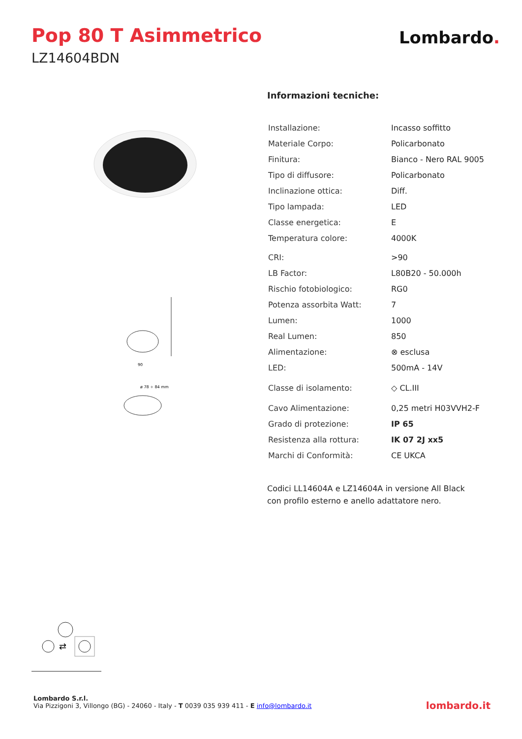Pop 80 T Asimmetrico
LZ14604BDN
Lombardo.
90
ø 78 ÷ 84 mm
Informazioni tecniche:
| Installazione: | Incasso soffitto |
| Materiale Corpo: | Policarbonato |
| Finitura: | Bianco - Nero RAL 9005 |
| Tipo di diffusore: | Policarbonato |
| Inclinazione ottica: | Diff. |
| Tipo lampada: | LED |
| Classe energetica: | E |
| Temperatura colore: | 4000K |
| CRI: | >90 |
| LB Factor: | L80B20 - 50.000h |
| Rischio fotobiologico: | RG0 |
| Potenza assorbita Watt: | 7 |
| Lumen: | 1000 |
| Real Lumen: | 850 |
| Alimentazione: | ⊗ esclusa |
| LED: | 500mA - 14V |
| Classe di isolamento: | ◇ CL.III |
| Cavo Alimentazione: | 0,25 metri H03VVH2-F |
| Grado di protezione: | IP 65 |
| Resistenza alla rottura: | IK 07 2J xx5 |
| Marchi di Conformità: | CE UKCA |
Codici LL14604A e LZ14604A in versione All Black
con profilo esterno e anello adattatore nero.
⇄
Lombardo S.r.l.
Via Pizzigoni 3, Villongo (BG) - 24060 - Italy - T 0039 035 939 411 - E info@lombardo.it
lombardo.it